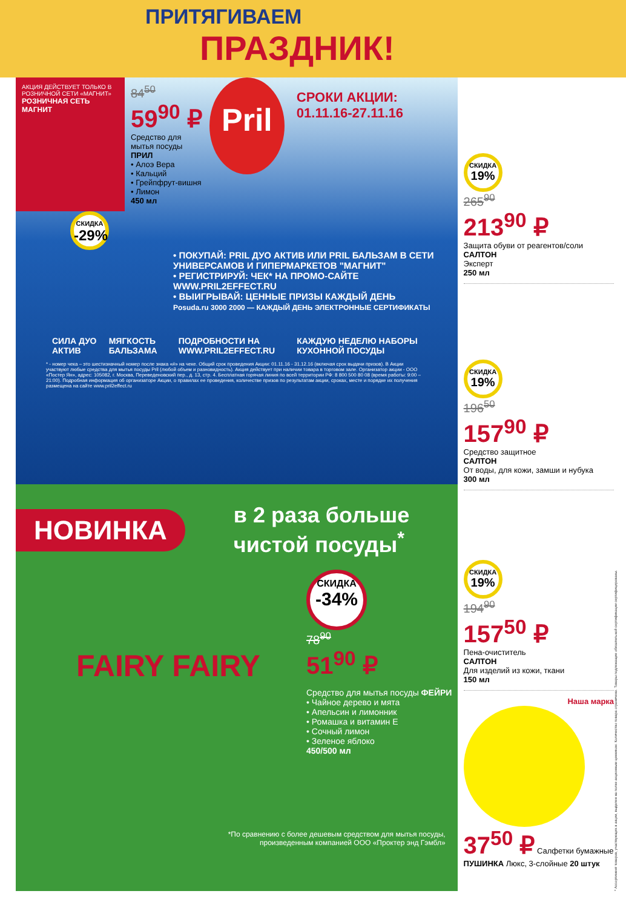ПРИТЯГИВАЕМ
ПРАЗДНИК!
АКЦИЯ ДЕЙСТВУЕТ ТОЛЬКО В РОЗНИЧНОЙ СЕТИ «МАГНИТ»
РОЗНИЧНАЯ СЕТЬ МАГНИТ
84<sup>50</sup>
59<sup>90</sup> ₽
Средство для мытья посуды ПРИЛ
• Алоэ Вера
• Кальций
• Грейпфрут-вишня
• Лимон
450 мл
Pril
СРОКИ АКЦИИ:
01.11.16-27.11.16
СКИДКА
-29%
• ПОКУПАЙ: PRIL ДУО АКТИВ ИЛИ PRIL БАЛЬЗАМ В СЕТИ УНИВЕРСАМОВ И ГИПЕРМАРКЕТОВ "МАГНИТ"
• РЕГИСТРИРУЙ: ЧЕК* НА ПРОМО-САЙТЕ WWW.PRIL2EFFECT.RU
• ВЫИГРЫВАЙ: ЦЕННЫЕ ПРИЗЫ КАЖДЫЙ ДЕНЬ
Posuda.ru 3000 2000 — КАЖДЫЙ ДЕНЬ ЭЛЕКТРОННЫЕ СЕРТИФИКАТЫ
СИЛА ДУО АКТИВ МЯГКОСТЬ БАЛЬЗАМА ПОДРОБНОСТИ НА WWW.PRIL2EFFECT.RU КАЖДУЮ НЕДЕЛЮ НАБОРЫ КУХОННОЙ ПОСУДЫ
* - номер чека – это шестизначный номер после знака «#» на чеке. Общий срок проведения Акции: 01.11.16 - 31.12.16 (включая срок выдачи призов). В Акции участвуют любые средства для мытья посуды Pril (любой объем и разновидность). Акция действует при наличии товара в торговом зале. Организатор акции - ООО «Постер Ян», адрес: 105082, г. Москва, Переведеновский пер., д. 13, стр. 4. Бесплатная горячая линия по всей территории РФ: 8 800 500 80 08 (время работы: 9:00 – 21:00). Подробная информация об организаторе Акции, о правилах ее проведения, количестве призов по результатам акции, сроках, месте и порядке их получения размещена на сайте www.pril2effect.ru
НОВИНКА
в 2 раза больше чистой посуды<sup>*</sup>
FAIRY FAIRY
СКИДКА
-34%
78<sup>90</sup>
51<sup>90</sup> ₽
Средство для мытья посуды ФЕЙРИ
• Чайное дерево и мята
• Апельсин и лимонник
• Ромашка и витамин Е
• Сочный лимон
• Зеленое яблоко
450/500 мл
*По сравнению с более дешевым средством для мытья посуды,
произведенным компанией ООО «Проктер энд Гэмбл»
СКИДКА
19%
265<sup>90</sup>
213<sup>90</sup> ₽
Защита обуви от реагентов/соли
САЛТОН
Эксперт
250 мл
СКИДКА
19%
196<sup>50</sup>
157<sup>90</sup> ₽
Средство защитное
САЛТОН
От воды, для кожи, замши и нубука
300 мл
СКИДКА
19%
194<sup>90</sup>
157<sup>50</sup> ₽
Пена-очиститель
САЛТОН
Для изделий из кожи, ткани
150 мл
Наша марка
37<sup>50</sup> ₽ Салфетки бумажные ПУШИНКА Люкс, 3-слойные 20 штук
* Ассортимент товаров, участвующих в акции, выделен на полке акционным ценником. Количество товара ограничено. Товары подлежащие обязательной сертификации сертифицированы.